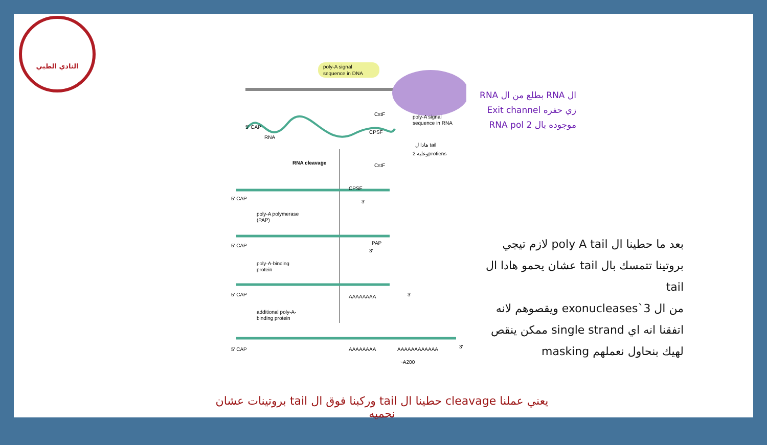النادي الطبي
poly-A signal
sequence in DNA
CstF
CPSF
poly-A signal
sequence in RNA
5′ CAP
RNA
هادا ل tail
وعليه 2protiens
RNA cleavage
CstF
CPSF
5′ CAP
3′
poly-A polymerase
(PAP)
5′ CAP
PAP
3′
poly-A-binding
protein
5′ CAP
AAAAAAAA
3′
additional poly-A-
binding protein
5′ CAP
AAAAAAAA
AAAAAAAAAAAA
3′
~A200
ال RNA بطلع من ال RNA
زي حفره Exit channel
موجوده بال RNA pol 2
بعد ما حطينا ال poly A tail لازم تيجي
بروتينا تتمسك بال tail عشان يحمو هادا ال tail
من ال 3`exonucleases ويقصوهم لانه
اتفقنا انه اي single strand ممكن ينقص
لهيك بنحاول نعملهم masking
يعني عملنا cleavage حطينا ال tail وركبنا فوق ال tail بروتينات عشان نحميه